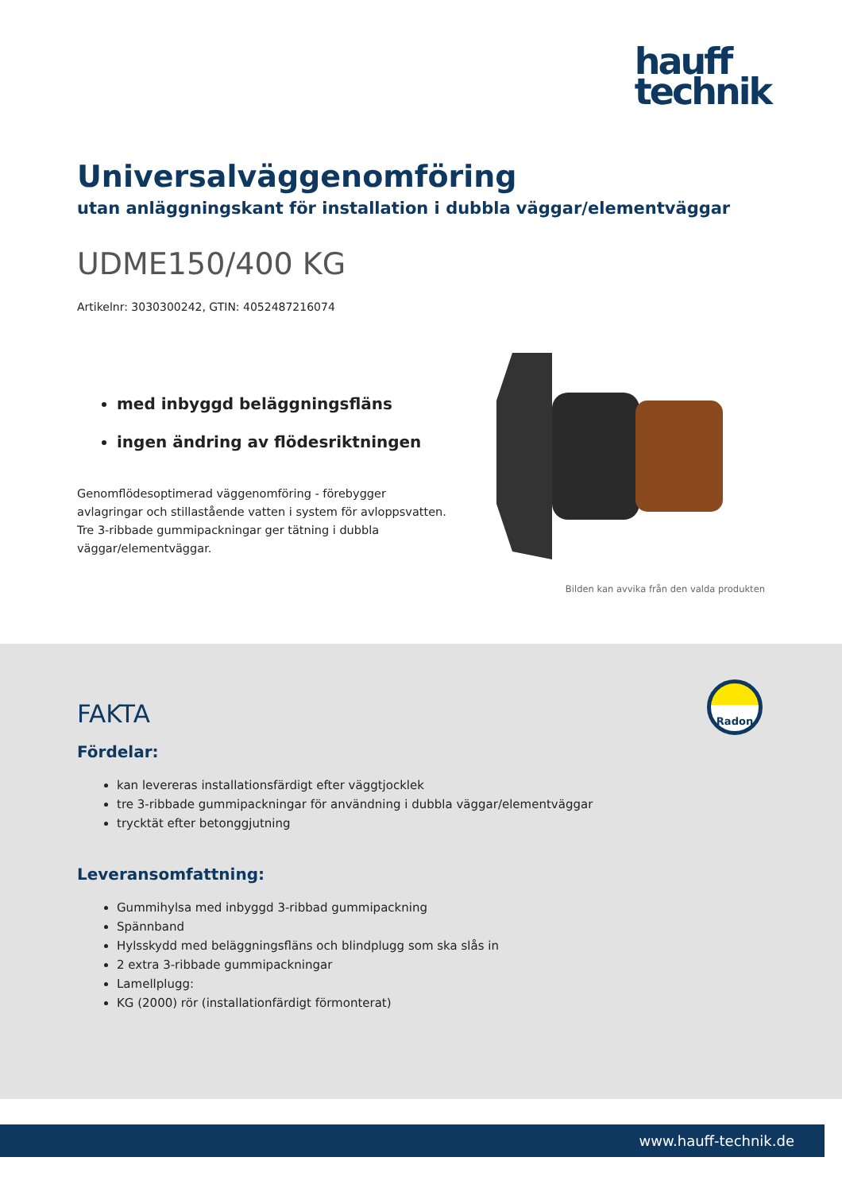hauff
technik
Universalväggenomföring
utan anläggningskant för installation i dubbla väggar/elementväggar
UDME150/400 KG
Artikelnr: 3030300242, GTIN: 4052487216074
med inbyggd beläggningsfläns
ingen ändring av flödesriktningen
Genomflödesoptimerad väggenomföring - förebygger avlagringar och stillastående vatten i system för avloppsvatten. Tre 3-ribbade gummipackningar ger tätning i dubbla väggar/elementväggar.
Bilden kan avvika från den valda produkten
Radon
FAKTA
Fördelar:
kan levereras installationsfärdigt efter väggtjocklek
tre 3-ribbade gummipackningar för användning i dubbla väggar/elementväggar
trycktät efter betonggjutning
Leveransomfattning:
Gummihylsa med inbyggd 3-ribbad gummipackning
Spännband
Hylsskydd med beläggningsfläns och blindplugg som ska slås in
2 extra 3-ribbade gummipackningar
Lamellplugg:
KG (2000) rör (installationfärdigt förmonterat)
www.hauff-technik.de